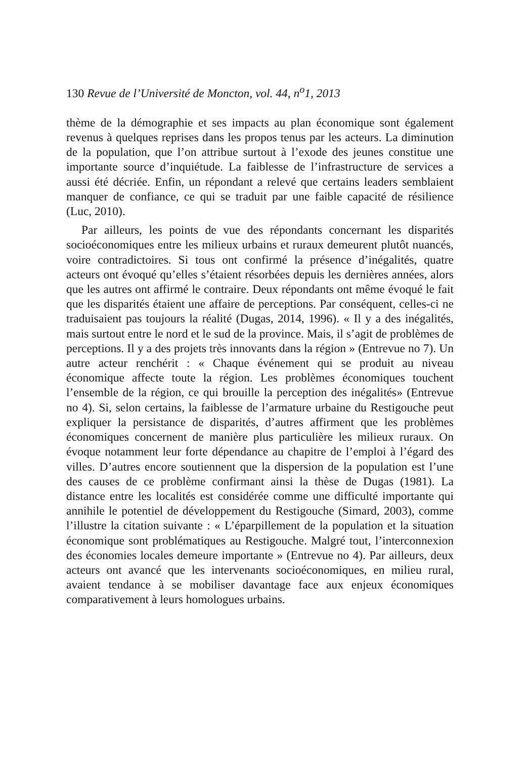130 Revue de l’Université de Moncton, vol. 44, n<sup>o</sup>1, 2013
thème de la démographie et ses impacts au plan économique sont également revenus à quelques reprises dans les propos tenus par les acteurs. La diminution de la population, que l’on attribue surtout à l’exode des jeunes constitue une importante source d’inquiétude. La faiblesse de l’infrastructure de services a aussi été décriée. Enfin, un répondant a relevé que certains leaders semblaient manquer de confiance, ce qui se traduit par une faible capacité de résilience (Luc, 2010).
Par ailleurs, les points de vue des répondants concernant les disparités socioéconomiques entre les milieux urbains et ruraux demeurent plutôt nuancés, voire contradictoires. Si tous ont confirmé la présence d’inégalités, quatre acteurs ont évoqué qu’elles s’étaient résorbées depuis les dernières années, alors que les autres ont affirmé le contraire. Deux répondants ont même évoqué le fait que les disparités étaient une affaire de perceptions. Par conséquent, celles-ci ne traduisaient pas toujours la réalité (Dugas, 2014, 1996). « Il y a des inégalités, mais surtout entre le nord et le sud de la province. Mais, il s’agit de problèmes de perceptions. Il y a des projets très innovants dans la région » (Entrevue no 7). Un autre acteur renchérit : « Chaque événement qui se produit au niveau économique affecte toute la région. Les problèmes économiques touchent l’ensemble de la région, ce qui brouille la perception des inégalités» (Entrevue no 4). Si, selon certains, la faiblesse de l’armature urbaine du Restigouche peut expliquer la persistance de disparités, d’autres affirment que les problèmes économiques concernent de manière plus particulière les milieux ruraux. On évoque notamment leur forte dépendance au chapitre de l’emploi à l’égard des villes. D’autres encore soutiennent que la dispersion de la population est l’une des causes de ce problème confirmant ainsi la thèse de Dugas (1981). La distance entre les localités est considérée comme une difficulté importante qui annihile le potentiel de développement du Restigouche (Simard, 2003), comme l’illustre la citation suivante : « L’éparpillement de la population et la situation économique sont problématiques au Restigouche. Malgré tout, l’interconnexion des économies locales demeure importante » (Entrevue no 4). Par ailleurs, deux acteurs ont avancé que les intervenants socioéconomiques, en milieu rural, avaient tendance à se mobiliser davantage face aux enjeux économiques comparativement à leurs homologues urbains.